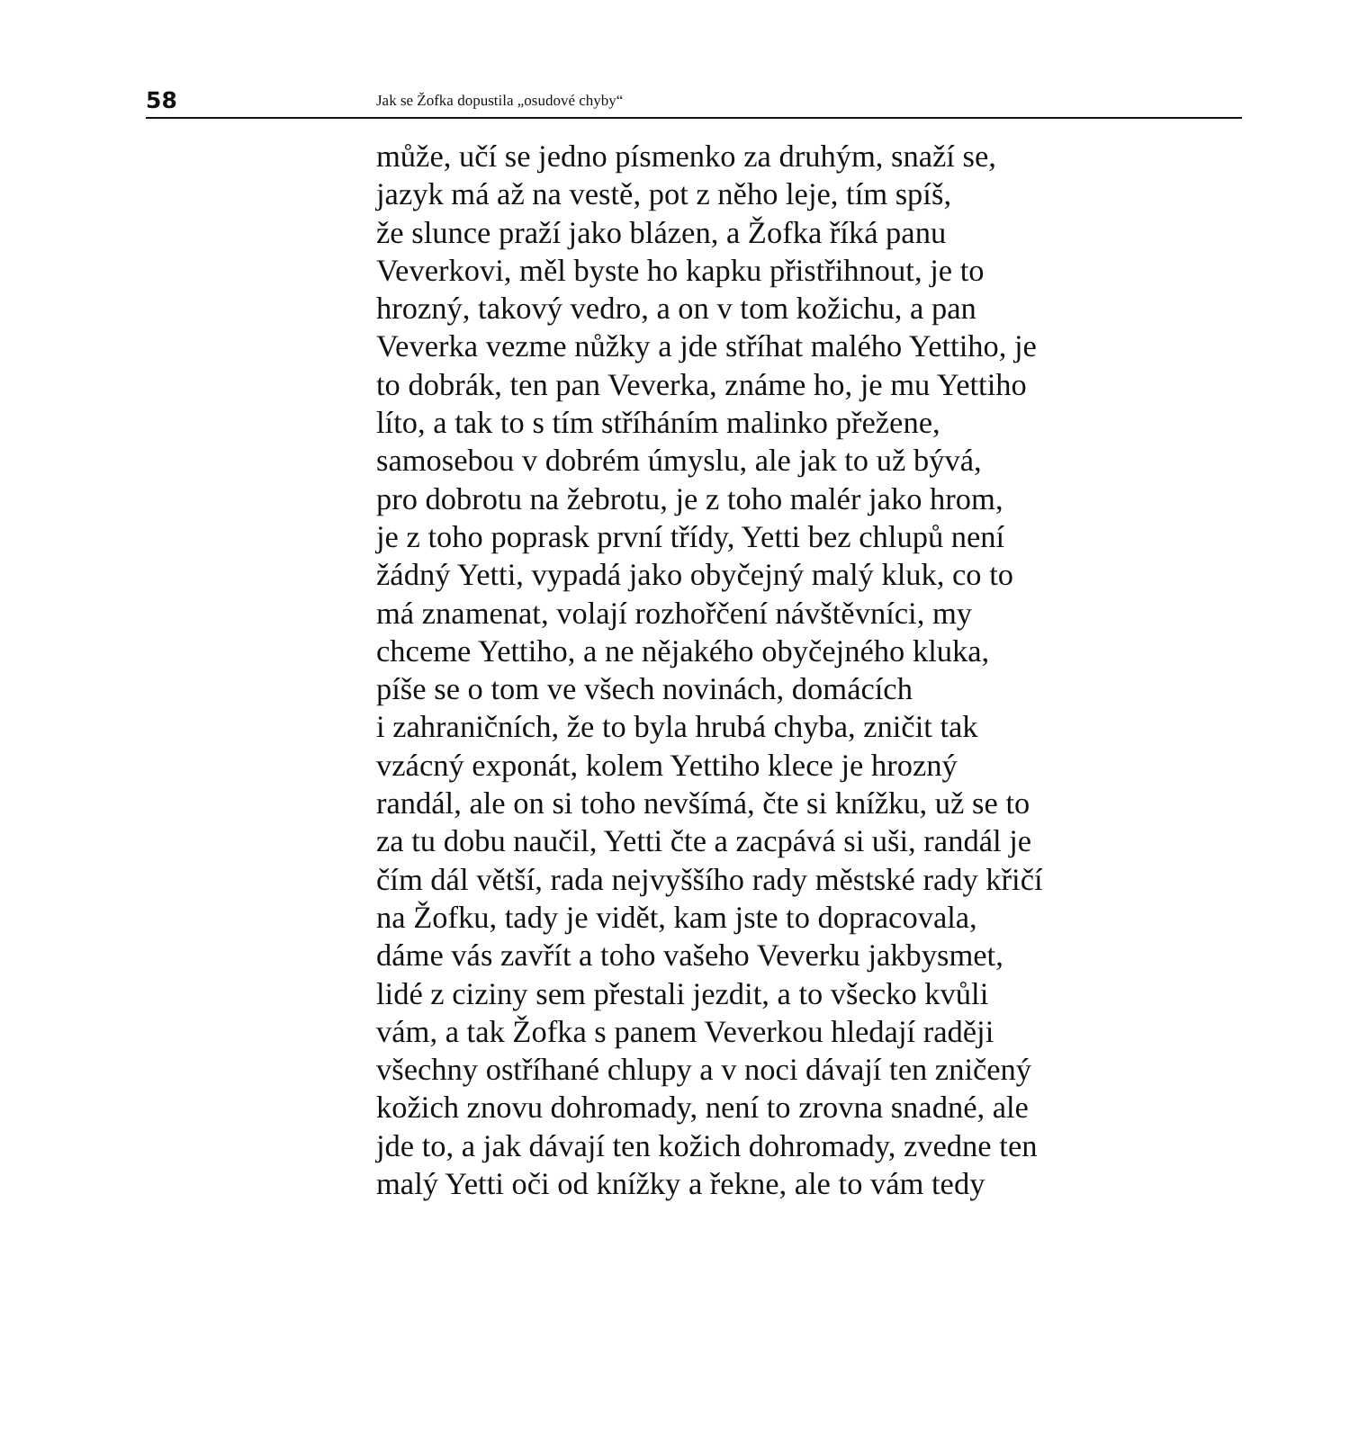58
Jak se Žofka dopustila „osudové chyby“
může, učí se jedno písmenko za druhým, snaží se,
jazyk má až na vestě, pot z něho leje, tím spíš,
že slunce praží jako blázen, a Žofka říká panu
Veverkovi, měl byste ho kapku přistřihnout, je to
hrozný, takový vedro, a on v tom kožichu, a pan
Veverka vezme nůžky a jde stříhat malého Yettiho, je
to dobrák, ten pan Veverka, známe ho, je mu Yettiho
líto, a tak to s tím stříháním malinko přežene,
samosebou v dobrém úmyslu, ale jak to už bývá,
pro dobrotu na žebrotu, je z toho malér jako hrom,
je z toho poprask první třídy, Yetti bez chlupů není
žádný Yetti, vypadá jako obyčejný malý kluk, co to
má znamenat, volají rozhořčení návštěvníci, my
chceme Yettiho, a ne nějakého obyčejného kluka,
píše se o tom ve všech novinách, domácích
i zahraničních, že to byla hrubá chyba, zničit tak
vzácný exponát, kolem Yettiho klece je hrozný
randál, ale on si toho nevšímá, čte si knížku, už se to
za tu dobu naučil, Yetti čte a zacpává si uši, randál je
čím dál větší, rada nejvyššího rady městské rady křičí
na Žofku, tady je vidět, kam jste to dopracovala,
dáme vás zavřít a toho vašeho Veverku jakbysmet,
lidé z ciziny sem přestali jezdit, a to všecko kvůli
vám, a tak Žofka s panem Veverkou hledají raději
všechny ostříhané chlupy a v noci dávají ten zničený
kožich znovu dohromady, není to zrovna snadné, ale
jde to, a jak dávají ten kožich dohromady, zvedne ten
malý Yetti oči od knížky a řekne, ale to vám tedy